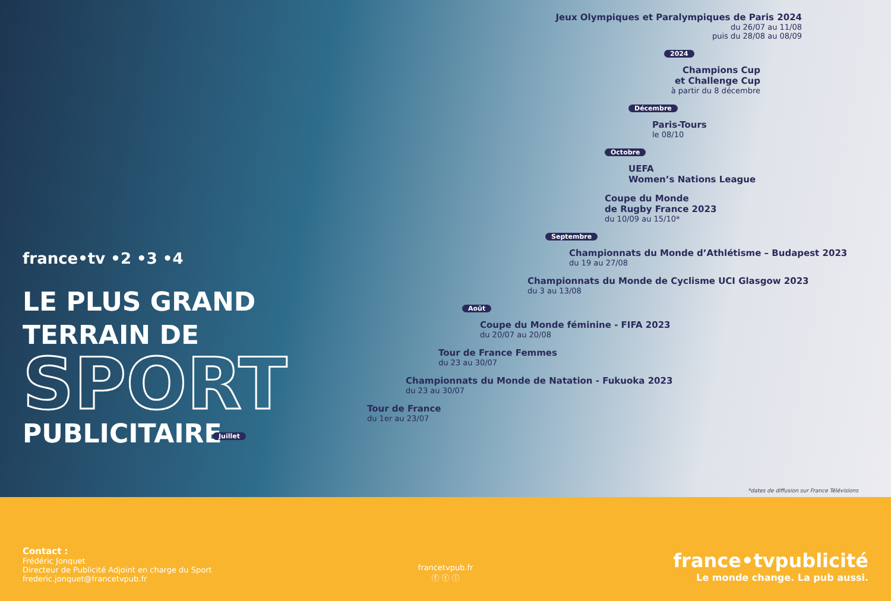france•tv •2 •3 •4
LE PLUS GRAND
TERRAIN DE
SPORT
PUBLICITAIRE
Jeux Olympiques et Paralympiques de Paris 2024
du 26/07 au 11/08
puis du 28/08 au 08/09
2024
Champions Cup
et Challenge Cup
à partir du 8 décembre
Décembre
Paris-Tours
le 08/10
Octobre
UEFA
Women’s Nations League
Coupe du Monde
de Rugby France 2023
du 10/09 au 15/10*
Septembre
Championnats du Monde d’Athlétisme – Budapest 2023
du 19 au 27/08
Championnats du Monde de Cyclisme UCI Glasgow 2023
du 3 au 13/08
Août
Coupe du Monde féminine - FIFA 2023
du 20/07 au 20/08
Tour de France Femmes
du 23 au 30/07
Championnats du Monde de Natation - Fukuoka 2023
du 23 au 30/07
Tour de France
du 1er au 23/07
Juillet
*dates de diffusion sur France Télévisions
Contact :
Frédéric Jonquet
Directeur de Publicité Adjoint en charge du Sport
frederic.jonquet@francetvpub.fr
francetvpub.fr
ⓕ ⓣ ⓘ
france•tvpublicité
Le monde change. La pub aussi.